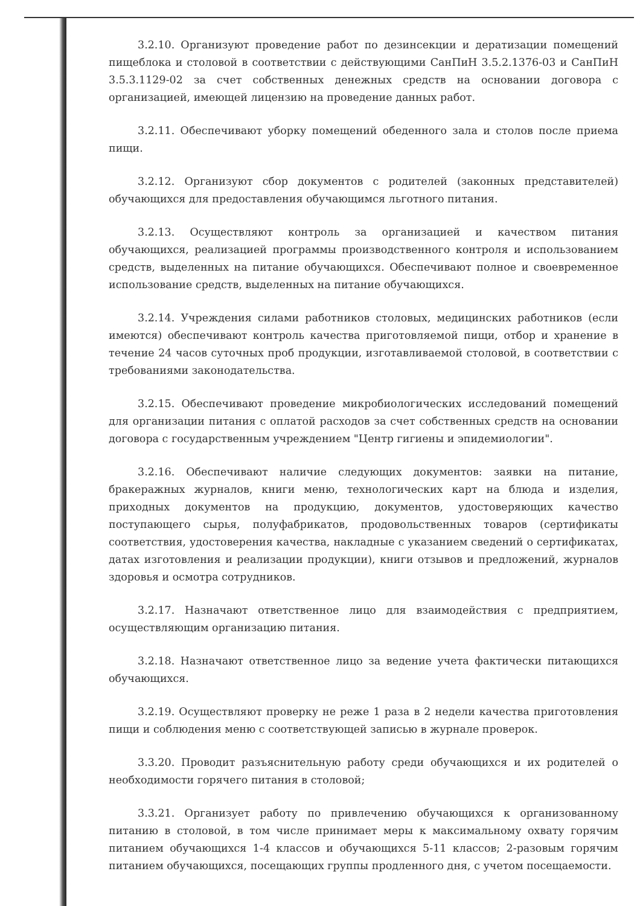3.2.10. Организуют проведение работ по дезинсекции и дератизации помещений пищеблока и столовой в соответствии с действующими СанПиН 3.5.2.1376-03 и СанПиН 3.5.3.1129-02 за счет собственных денежных средств на основании договора с организацией, имеющей лицензию на проведение данных работ.
3.2.11. Обеспечивают уборку помещений обеденного зала и столов после приема пищи.
3.2.12. Организуют сбор документов с родителей (законных представителей) обучающихся для предоставления обучающимся льготного питания.
3.2.13. Осуществляют контроль за организацией и качеством питания обучающихся, реализацией программы производственного контроля и использованием средств, выделенных на питание обучающихся. Обеспечивают полное и своевременное использование средств, выделенных на питание обучающихся.
3.2.14. Учреждения силами работников столовых, медицинских работников (если имеются) обеспечивают контроль качества приготовляемой пищи, отбор и хранение в течение 24 часов суточных проб продукции, изготавливаемой столовой, в соответствии с требованиями законодательства.
3.2.15. Обеспечивают проведение микробиологических исследований помещений для организации питания с оплатой расходов за счет собственных средств на основании договора с государственным учреждением "Центр гигиены и эпидемиологии".
3.2.16. Обеспечивают наличие следующих документов: заявки на питание, бракеражных журналов, книги меню, технологических карт на блюда и изделия, приходных документов на продукцию, документов, удостоверяющих качество поступающего сырья, полуфабрикатов, продовольственных товаров (сертификаты соответствия, удостоверения качества, накладные с указанием сведений о сертификатах, датах изготовления и реализации продукции), книги отзывов и предложений, журналов здоровья и осмотра сотрудников.
3.2.17. Назначают ответственное лицо для взаимодействия с предприятием, осуществляющим организацию питания.
3.2.18. Назначают ответственное лицо за ведение учета фактически питающихся обучающихся.
3.2.19. Осуществляют проверку не реже 1 раза в 2 недели качества приготовления пищи и соблюдения меню с соответствующей записью в журнале проверок.
3.3.20. Проводит разъяснительную работу среди обучающихся и их родителей о необходимости горячего питания в столовой;
3.3.21. Организует работу по привлечению обучающихся к организованному питанию в столовой, в том числе принимает меры к максимальному охвату горячим питанием обучающихся 1-4 классов и обучающихся 5-11 классов; 2-разовым горячим питанием обучающихся, посещающих группы продленного дня, с учетом посещаемости.